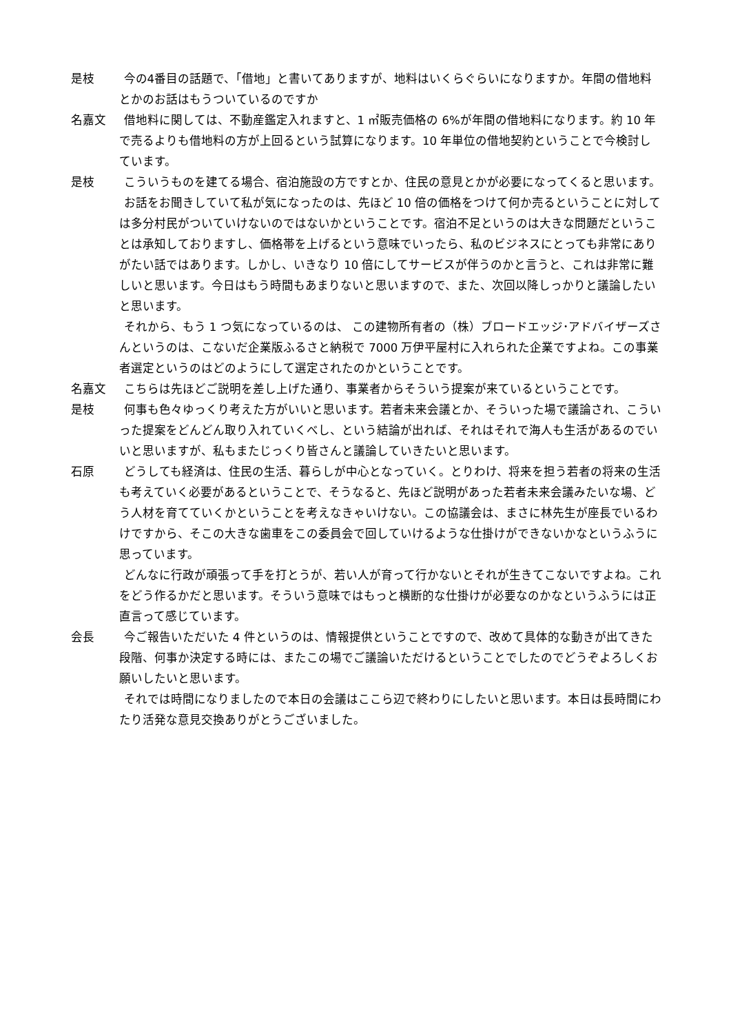是枝 今の4番目の話題で、「借地」と書いてありますが、地料はいくらぐらいになりますか。年間の借地料とかのお話はもうついているのですか
名嘉文 借地料に関しては、不動産鑑定入れますと、1 ㎡販売価格の 6%が年間の借地料になります。約 10 年で売るよりも借地料の方が上回るという試算になります。10 年単位の借地契約ということで今検討しています。
是枝 こういうものを建てる場合、宿泊施設の方ですとか、住民の意見とかが必要になってくると思います。
お話をお聞きしていて私が気になったのは、先ほど 10 倍の価格をつけて何か売るということに対しては多分村民がついていけないのではないかということです。宿泊不足というのは大きな問題だということは承知しておりますし、価格帯を上げるという意味でいったら、私のビジネスにとっても非常にありがたい話ではあります。しかし、いきなり 10 倍にしてサービスが伴うのかと言うと、これは非常に難しいと思います。今日はもう時間もあまりないと思いますので、また、次回以降しっかりと議論したいと思います。
それから、もう 1 つ気になっているのは、 この建物所有者の（株）ブロードエッジ･アドバイザーズさんというのは、こないだ企業版ふるさと納税で 7000 万伊平屋村に入れられた企業ですよね。この事業者選定というのはどのようにして選定されたのかということです。
名嘉文 こちらは先ほどご説明を差し上げた通り、事業者からそういう提案が来ているということです。
是枝 何事も色々ゆっくり考えた方がいいと思います。若者未来会議とか、そういった場で議論され、こういった提案をどんどん取り入れていくべし、という結論が出れば、それはそれで海人も生活があるのでいいと思いますが、私もまたじっくり皆さんと議論していきたいと思います。
石原 どうしても経済は、住民の生活、暮らしが中心となっていく。とりわけ、将来を担う若者の将来の生活も考えていく必要があるということで、そうなると、先ほど説明があった若者未来会議みたいな場、どう人材を育てていくかということを考えなきゃいけない。この協議会は、まさに林先生が座長でいるわけですから、そこの大きな歯車をこの委員会で回していけるような仕掛けができないかなというふうに思っています。
どんなに行政が頑張って手を打とうが、若い人が育って行かないとそれが生きてこないですよね。これをどう作るかだと思います。そういう意味ではもっと横断的な仕掛けが必要なのかなというふうには正直言って感じています。
会長 今ご報告いただいた 4 件というのは、情報提供ということですので、改めて具体的な動きが出てきた段階、何事か決定する時には、またこの場でご議論いただけるということでしたのでどうぞよろしくお願いしたいと思います。
それでは時間になりましたので本日の会議はここら辺で終わりにしたいと思います。本日は長時間にわたり活発な意見交換ありがとうございました。